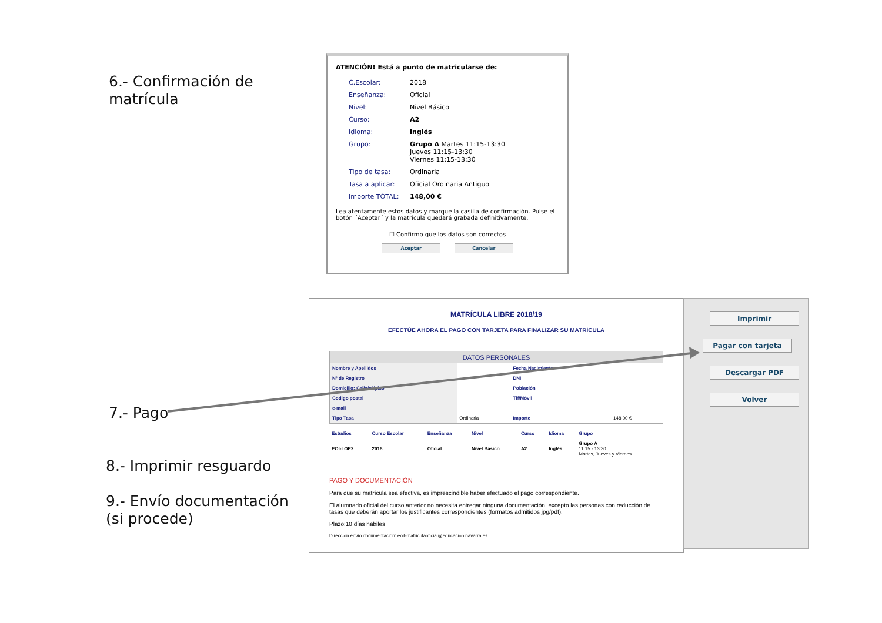6.- Confirmación de
matrícula
ATENCIÓN! Está a punto de matricularse de:
| C.Escolar: | 2018 |
| Enseñanza: | Oficial |
| Nivel: | Nivel Básico |
| Curso: | A2 |
| Idioma: | Inglés |
| Grupo: | Grupo A Martes 11:15-13:30 Jueves 11:15-13:30 Viernes 11:15-13:30 |
| Tipo de tasa: | Ordinaria |
| Tasa a aplicar: | Oficial Ordinaria Antiguo |
| Importe TOTAL: | 148,00 € |
Lea atentamente estos datos y marque la casilla de confirmación. Pulse el botón ´Aceptar´ y la matrícula quedará grabada definitivamente.
☐ Confirmo que los datos son correctos
Aceptar Cancelar
7.- Pago
8.- Imprimir resguardo
9.- Envío documentación
(si procede)
MATRÍCULA LIBRE 2018/19
EFECTÚE AHORA EL PAGO CON TARJETA PARA FINALIZAR SU MATRÍCULA
| DATOS PERSONALES | | | |
| Nombre y Apellidos | | Fecha Nacimiento | |
| Nº de Registro | | DNI | |
| Domicilio: Calle/nº/piso | | Población | |
| Codigo postal | | Tlf/Móvil | |
| e-mail | | | |
| Tipo Tasa | Ordinaria | Importe | 148,00 € |
| Estudios | Curso Escolar | Enseñanza | Nivel | Curso | Idioma | Grupo |
| EOI-LOE2 | 2018 | Oficial | Nivel Básico | A2 | Inglés | Grupo A 11:15 - 13:30 Martes, Jueves y Viernes |
PAGO Y DOCUMENTACIÓN
Para que su matrícula sea efectiva, es imprescindible haber efectuado el pago correspondiente.
El alumnado oficial del curso anterior no necesita entregar ninguna documentación, excepto las personas con reducción de tasas que deberán aportar los justificantes correspondientes (formatos admitidos jpg/pdf).
Plazo:10 días hábiles
Dirección envío documentación: eoit-matriculaoficial@educacion.navarra.es
Imprimir
Pagar con tarjeta
Descargar PDF
Volver